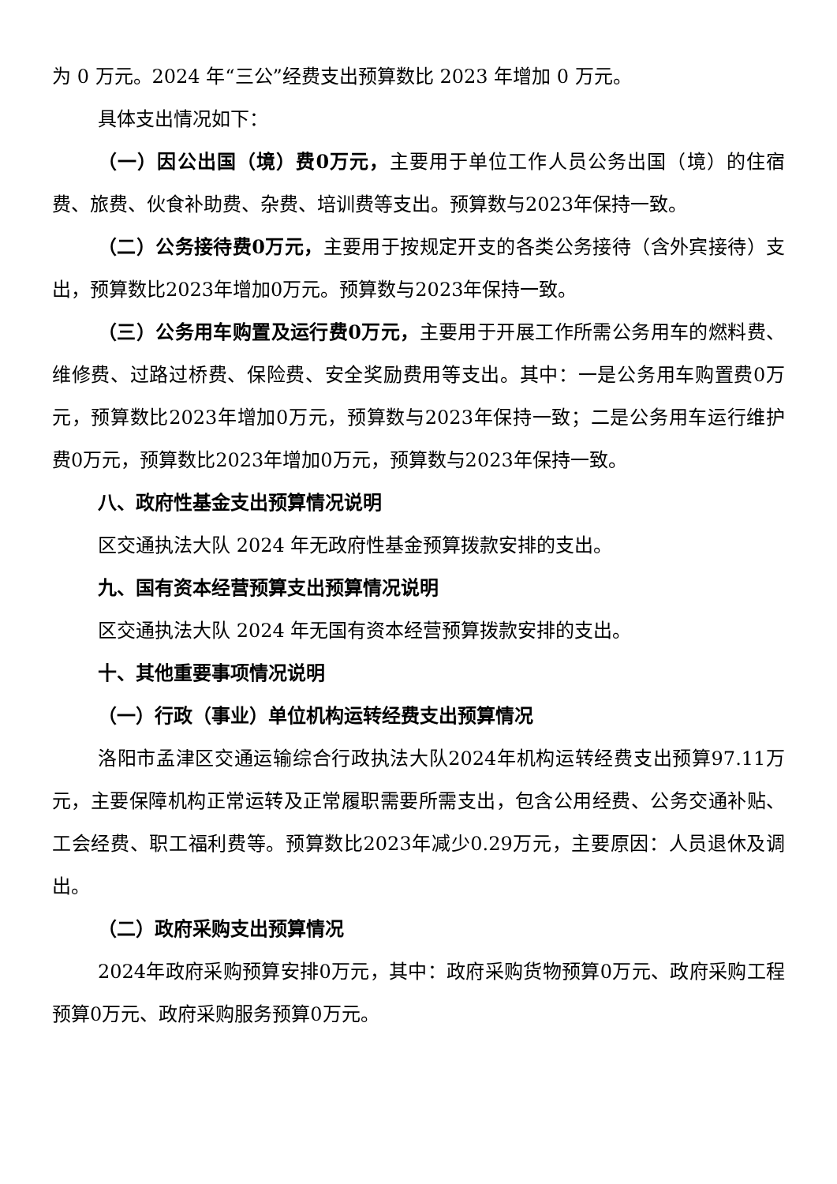为 0 万元。2024 年“三公”经费支出预算数比 2023 年增加 0 万元。
具体支出情况如下：
（一）因公出国（境）费0万元，主要用于单位工作人员公务出国（境）的住宿费、旅费、伙食补助费、杂费、培训费等支出。预算数与2023年保持一致。
（二）公务接待费0万元，主要用于按规定开支的各类公务接待（含外宾接待）支出，预算数比2023年增加0万元。预算数与2023年保持一致。
（三）公务用车购置及运行费0万元，主要用于开展工作所需公务用车的燃料费、维修费、过路过桥费、保险费、安全奖励费用等支出。其中：一是公务用车购置费0万元，预算数比2023年增加0万元，预算数与2023年保持一致；二是公务用车运行维护费0万元，预算数比2023年增加0万元，预算数与2023年保持一致。
八、政府性基金支出预算情况说明
区交通执法大队 2024 年无政府性基金预算拨款安排的支出。
九、国有资本经营预算支出预算情况说明
区交通执法大队 2024 年无国有资本经营预算拨款安排的支出。
十、其他重要事项情况说明
（一）行政（事业）单位机构运转经费支出预算情况
洛阳市孟津区交通运输综合行政执法大队2024年机构运转经费支出预算97.11万元，主要保障机构正常运转及正常履职需要所需支出，包含公用经费、公务交通补贴、工会经费、职工福利费等。预算数比2023年减少0.29万元，主要原因：人员退休及调出。
（二）政府采购支出预算情况
2024年政府采购预算安排0万元，其中：政府采购货物预算0万元、政府采购工程预算0万元、政府采购服务预算0万元。